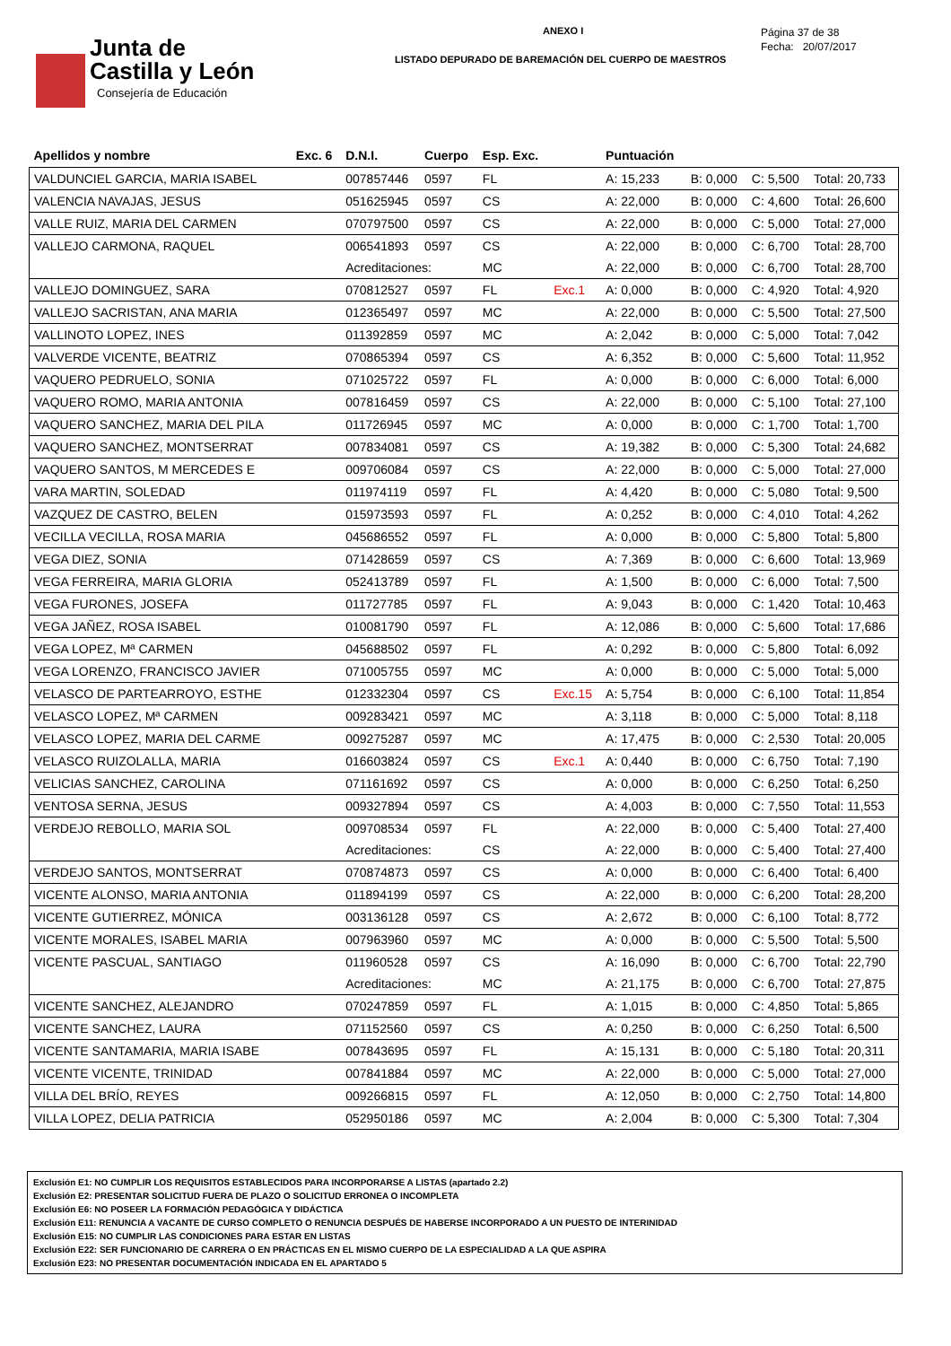Junta de
Castilla y León
Consejería de Educación
ANEXO I
LISTADO DEPURADO DE BAREMACIÓN DEL CUERPO DE MAESTROS
Página 37 de 38
Fecha: 20/07/2017
| Apellidos y nombre | Exc. 6 | D.N.I. | Cuerpo | Esp. Exc. | | Puntuación | | | |
| --- | --- | --- | --- | --- | --- | --- | --- | --- | --- |
| VALDUNCIEL GARCIA, MARIA ISABEL | | 007857446 | 0597 | FL | | A: 15,233 | B: 0,000 | C: 5,500 | Total: 20,733 |
| VALENCIA NAVAJAS, JESUS | | 051625945 | 0597 | CS | | A: 22,000 | B: 0,000 | C: 4,600 | Total: 26,600 |
| VALLE RUIZ, MARIA DEL CARMEN | | 070797500 | 0597 | CS | | A: 22,000 | B: 0,000 | C: 5,000 | Total: 27,000 |
| VALLEJO CARMONA, RAQUEL | | 006541893 | 0597 | CS | | A: 22,000 | B: 0,000 | C: 6,700 | Total: 28,700 |
| | | Acreditaciones: | | MC | | A: 22,000 | B: 0,000 | C: 6,700 | Total: 28,700 |
| VALLEJO DOMINGUEZ, SARA | | 070812527 | 0597 | FL | Exc.1 | A: 0,000 | B: 0,000 | C: 4,920 | Total: 4,920 |
| VALLEJO SACRISTAN, ANA MARIA | | 012365497 | 0597 | MC | | A: 22,000 | B: 0,000 | C: 5,500 | Total: 27,500 |
| VALLINOTO LOPEZ, INES | | 011392859 | 0597 | MC | | A: 2,042 | B: 0,000 | C: 5,000 | Total: 7,042 |
| VALVERDE VICENTE, BEATRIZ | | 070865394 | 0597 | CS | | A: 6,352 | B: 0,000 | C: 5,600 | Total: 11,952 |
| VAQUERO PEDRUELO, SONIA | | 071025722 | 0597 | FL | | A: 0,000 | B: 0,000 | C: 6,000 | Total: 6,000 |
| VAQUERO ROMO, MARIA ANTONIA | | 007816459 | 0597 | CS | | A: 22,000 | B: 0,000 | C: 5,100 | Total: 27,100 |
| VAQUERO SANCHEZ, MARIA DEL PILA | | 011726945 | 0597 | MC | | A: 0,000 | B: 0,000 | C: 1,700 | Total: 1,700 |
| VAQUERO SANCHEZ, MONTSERRAT | | 007834081 | 0597 | CS | | A: 19,382 | B: 0,000 | C: 5,300 | Total: 24,682 |
| VAQUERO SANTOS, M MERCEDES E | | 009706084 | 0597 | CS | | A: 22,000 | B: 0,000 | C: 5,000 | Total: 27,000 |
| VARA MARTIN, SOLEDAD | | 011974119 | 0597 | FL | | A: 4,420 | B: 0,000 | C: 5,080 | Total: 9,500 |
| VAZQUEZ DE CASTRO, BELEN | | 015973593 | 0597 | FL | | A: 0,252 | B: 0,000 | C: 4,010 | Total: 4,262 |
| VECILLA VECILLA, ROSA MARIA | | 045686552 | 0597 | FL | | A: 0,000 | B: 0,000 | C: 5,800 | Total: 5,800 |
| VEGA DIEZ, SONIA | | 071428659 | 0597 | CS | | A: 7,369 | B: 0,000 | C: 6,600 | Total: 13,969 |
| VEGA FERREIRA, MARIA GLORIA | | 052413789 | 0597 | FL | | A: 1,500 | B: 0,000 | C: 6,000 | Total: 7,500 |
| VEGA FURONES, JOSEFA | | 011727785 | 0597 | FL | | A: 9,043 | B: 0,000 | C: 1,420 | Total: 10,463 |
| VEGA JAÑEZ, ROSA ISABEL | | 010081790 | 0597 | FL | | A: 12,086 | B: 0,000 | C: 5,600 | Total: 17,686 |
| VEGA LOPEZ, Mª CARMEN | | 045688502 | 0597 | FL | | A: 0,292 | B: 0,000 | C: 5,800 | Total: 6,092 |
| VEGA LORENZO, FRANCISCO JAVIER | | 071005755 | 0597 | MC | | A: 0,000 | B: 0,000 | C: 5,000 | Total: 5,000 |
| VELASCO DE PARTEARROYO, ESTHE | | 012332304 | 0597 | CS | Exc.15 | A: 5,754 | B: 0,000 | C: 6,100 | Total: 11,854 |
| VELASCO LOPEZ, Mª CARMEN | | 009283421 | 0597 | MC | | A: 3,118 | B: 0,000 | C: 5,000 | Total: 8,118 |
| VELASCO LOPEZ, MARIA DEL CARME | | 009275287 | 0597 | MC | | A: 17,475 | B: 0,000 | C: 2,530 | Total: 20,005 |
| VELASCO RUIZOLALLA, MARIA | | 016603824 | 0597 | CS | Exc.1 | A: 0,440 | B: 0,000 | C: 6,750 | Total: 7,190 |
| VELICIAS SANCHEZ, CAROLINA | | 071161692 | 0597 | CS | | A: 0,000 | B: 0,000 | C: 6,250 | Total: 6,250 |
| VENTOSA SERNA, JESUS | | 009327894 | 0597 | CS | | A: 4,003 | B: 0,000 | C: 7,550 | Total: 11,553 |
| VERDEJO REBOLLO, MARIA SOL | | 009708534 | 0597 | FL | | A: 22,000 | B: 0,000 | C: 5,400 | Total: 27,400 |
| | | Acreditaciones: | | CS | | A: 22,000 | B: 0,000 | C: 5,400 | Total: 27,400 |
| VERDEJO SANTOS, MONTSERRAT | | 070874873 | 0597 | CS | | A: 0,000 | B: 0,000 | C: 6,400 | Total: 6,400 |
| VICENTE ALONSO, MARIA ANTONIA | | 011894199 | 0597 | CS | | A: 22,000 | B: 0,000 | C: 6,200 | Total: 28,200 |
| VICENTE GUTIERREZ, MÓNICA | | 003136128 | 0597 | CS | | A: 2,672 | B: 0,000 | C: 6,100 | Total: 8,772 |
| VICENTE MORALES, ISABEL MARIA | | 007963960 | 0597 | MC | | A: 0,000 | B: 0,000 | C: 5,500 | Total: 5,500 |
| VICENTE PASCUAL, SANTIAGO | | 011960528 | 0597 | CS | | A: 16,090 | B: 0,000 | C: 6,700 | Total: 22,790 |
| | | Acreditaciones: | | MC | | A: 21,175 | B: 0,000 | C: 6,700 | Total: 27,875 |
| VICENTE SANCHEZ, ALEJANDRO | | 070247859 | 0597 | FL | | A: 1,015 | B: 0,000 | C: 4,850 | Total: 5,865 |
| VICENTE SANCHEZ, LAURA | | 071152560 | 0597 | CS | | A: 0,250 | B: 0,000 | C: 6,250 | Total: 6,500 |
| VICENTE SANTAMARIA, MARIA ISABE | | 007843695 | 0597 | FL | | A: 15,131 | B: 0,000 | C: 5,180 | Total: 20,311 |
| VICENTE VICENTE, TRINIDAD | | 007841884 | 0597 | MC | | A: 22,000 | B: 0,000 | C: 5,000 | Total: 27,000 |
| VILLA DEL BRÍO, REYES | | 009266815 | 0597 | FL | | A: 12,050 | B: 0,000 | C: 2,750 | Total: 14,800 |
| VILLA LOPEZ, DELIA PATRICIA | | 052950186 | 0597 | MC | | A: 2,004 | B: 0,000 | C: 5,300 | Total: 7,304 |
Exclusión E1: NO CUMPLIR LOS REQUISITOS ESTABLECIDOS PARA INCORPORARSE A LISTAS (apartado 2.2)
Exclusión E2: PRESENTAR SOLICITUD FUERA DE PLAZO O SOLICITUD ERRONEA O INCOMPLETA
Exclusión E6: NO POSEER LA FORMACIÓN PEDAGÓGICA Y DIDÁCTICA
Exclusión E11: RENUNCIA A VACANTE DE CURSO COMPLETO O RENUNCIA DESPUÉS DE HABERSE INCORPORADO A UN PUESTO DE INTERINIDAD
Exclusión E15: NO CUMPLIR LAS CONDICIONES PARA ESTAR EN LISTAS
Exclusión E22: SER FUNCIONARIO DE CARRERA O EN PRÁCTICAS EN EL MISMO CUERPO DE LA ESPECIALIDAD A LA QUE ASPIRA
Exclusión E23: NO PRESENTAR DOCUMENTACIÓN INDICADA EN EL APARTADO 5